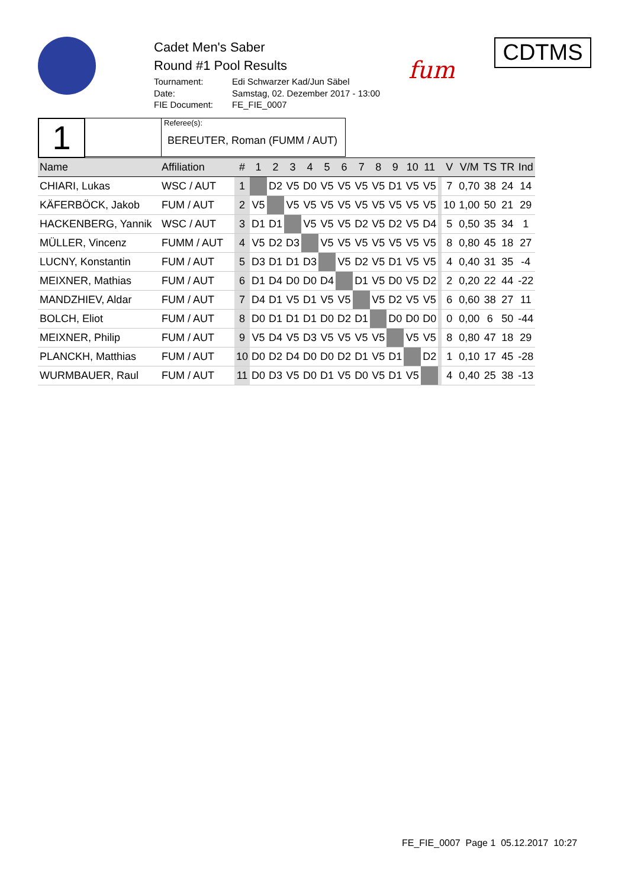Cadet Men's Saber
Round #1 Pool Results
| Tournament: | Edi Schwarzer Kad/Jun Säbel |
| Date: | Samstag, 02. Dezember 2017 - 13:00 |
| FIE Document: | FE_FIE_0007 |
fum
CDTMS
1
Referee(s):
BEREUTER, Roman (FUMM / AUT)
| Name | Affiliation | # | 1 | 2 | 3 | 4 | 5 | 6 | 7 | 8 | 9 | 10 | 11 | | V | V/M | TS | TR | Ind |
| --- | --- | --- | --- | --- | --- | --- | --- | --- | --- | --- | --- | --- | --- | --- | --- | --- | --- | --- | --- |
| CHIARI, Lukas | WSC / AUT | 1 | | D2 | V5 | D0 | V5 | V5 | V5 | V5 | D1 | V5 | V5 | | 7 | 0,70 | 38 | 24 | 14 |
| KÄFERBÖCK, Jakob | FUM / AUT | 2 | V5 | | V5 | V5 | V5 | V5 | V5 | V5 | V5 | V5 | V5 | | 10 | 1,00 | 50 | 21 | 29 |
| HACKENBERG, Yannik | WSC / AUT | 3 | D1 | D1 | | V5 | V5 | V5 | D2 | V5 | D2 | V5 | D4 | | 5 | 0,50 | 35 | 34 | 1 |
| MÜLLER, Vincenz | FUMM / AUT | 4 | V5 | D2 | D3 | | V5 | V5 | V5 | V5 | V5 | V5 | V5 | | 8 | 0,80 | 45 | 18 | 27 |
| LUCNY, Konstantin | FUM / AUT | 5 | D3 | D1 | D1 | D3 | | V5 | D2 | V5 | D1 | V5 | V5 | | 4 | 0,40 | 31 | 35 | -4 |
| MEIXNER, Mathias | FUM / AUT | 6 | D1 | D4 | D0 | D0 | D4 | | D1 | V5 | D0 | V5 | D2 | | 2 | 0,20 | 22 | 44 | -22 |
| MANDZHIEV, Aldar | FUM / AUT | 7 | D4 | D1 | V5 | D1 | V5 | V5 | | V5 | D2 | V5 | V5 | | 6 | 0,60 | 38 | 27 | 11 |
| BOLCH, Eliot | FUM / AUT | 8 | D0 | D1 | D1 | D1 | D0 | D2 | D1 | | D0 | D0 | D0 | | 0 | 0,00 | 6 | 50 | -44 |
| MEIXNER, Philip | FUM / AUT | 9 | V5 | D4 | V5 | D3 | V5 | V5 | V5 | V5 | | V5 | V5 | | 8 | 0,80 | 47 | 18 | 29 |
| PLANCKH, Matthias | FUM / AUT | 10 | D0 | D2 | D4 | D0 | D0 | D2 | D1 | V5 | D1 | | D2 | | 1 | 0,10 | 17 | 45 | -28 |
| WURMBAUER, Raul | FUM / AUT | 11 | D0 | D3 | V5 | D0 | D1 | V5 | D0 | V5 | D1 | V5 | | | 4 | 0,40 | 25 | 38 | -13 |
FE_FIE_0007 Page 1 05.12.2017 10:27